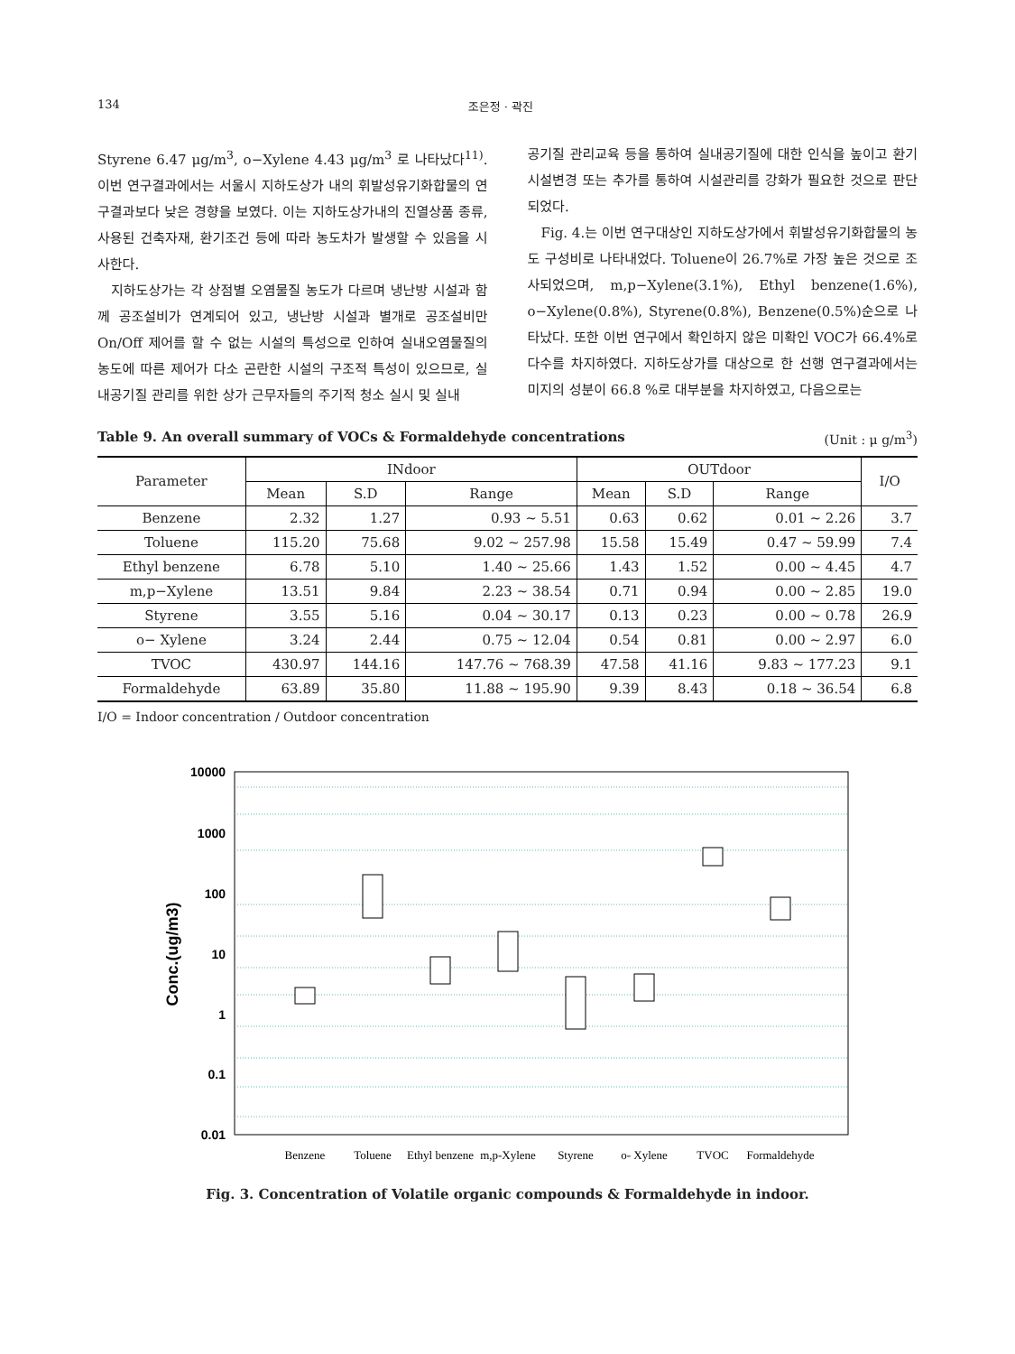134 조은정 · 곽진
Styrene 6.47 μg/m<sup>3</sup>, o−Xylene 4.43 μg/m<sup>3</sup> 로 나타났다<sup>11)</sup>. 이번 연구결과에서는 서울시 지하도상가 내의 휘발성유기화합물의 연구결과보다 낮은 경향을 보였다. 이는 지하도상가내의 진열상품 종류, 사용된 건축자재, 환기조건 등에 따라 농도차가 발생할 수 있음을 시사한다.
지하도상가는 각 상점별 오염물질 농도가 다르며 냉난방 시설과 함께 공조설비가 연계되어 있고, 냉난방 시설과 별개로 공조설비만 On/Off 제어를 할 수 없는 시설의 특성으로 인하여 실내오염물질의 농도에 따른 제어가 다소 곤란한 시설의 구조적 특성이 있으므로, 실내공기질 관리를 위한 상가 근무자들의 주기적 청소 실시 및 실내
공기질 관리교육 등을 통하여 실내공기질에 대한 인식을 높이고 환기시설변경 또는 추가를 통하여 시설관리를 강화가 필요한 것으로 판단되었다.
Fig. 4.는 이번 연구대상인 지하도상가에서 휘발성유기화합물의 농도 구성비로 나타내었다. Toluene이 26.7%로 가장 높은 것으로 조사되었으며, m,p−Xylene(3.1%), Ethyl benzene(1.6%), o−Xylene(0.8%), Styrene(0.8%), Benzene(0.5%)순으로 나타났다. 또한 이번 연구에서 확인하지 않은 미확인 VOC가 66.4%로 다수를 차지하였다. 지하도상가를 대상으로 한 선행 연구결과에서는 미지의 성분이 66.8 %로 대부분을 차지하였고, 다음으로는
Table 9. An overall summary of VOCs & Formaldehyde concentrations (Unit : μ g/m<sup>3</sup>)
| Parameter | INdoor | | | OUTdoor | | | I/O |
| --- | --- | --- | --- | --- | --- | --- | --- |
| | Mean | S.D | Range | Mean | S.D | Range | |
| Benzene | 2.32 | 1.27 | 0.93 ~ 5.51 | 0.63 | 0.62 | 0.01 ~ 2.26 | 3.7 |
| Toluene | 115.20 | 75.68 | 9.02 ~ 257.98 | 15.58 | 15.49 | 0.47 ~ 59.99 | 7.4 |
| Ethyl benzene | 6.78 | 5.10 | 1.40 ~ 25.66 | 1.43 | 1.52 | 0.00 ~ 4.45 | 4.7 |
| m,p−Xylene | 13.51 | 9.84 | 2.23 ~ 38.54 | 0.71 | 0.94 | 0.00 ~ 2.85 | 19.0 |
| Styrene | 3.55 | 5.16 | 0.04 ~ 30.17 | 0.13 | 0.23 | 0.00 ~ 0.78 | 26.9 |
| o− Xylene | 3.24 | 2.44 | 0.75 ~ 12.04 | 0.54 | 0.81 | 0.00 ~ 2.97 | 6.0 |
| TVOC | 430.97 | 144.16 | 147.76 ~ 768.39 | 47.58 | 41.16 | 9.83 ~ 177.23 | 9.1 |
| Formaldehyde | 63.89 | 35.80 | 11.88 ~ 195.90 | 9.39 | 8.43 | 0.18 ~ 36.54 | 6.8 |
I/O = Indoor concentration / Outdoor concentration
10000
1000
100
10
1
0.1
0.01
Conc.(ug/m3)
Benzene
Toluene
Ethyl benzene
m,p-Xylene
Styrene
o- Xylene
TVOC
Formaldehyde
Fig. 3. Concentration of Volatile organic compounds & Formaldehyde in indoor.